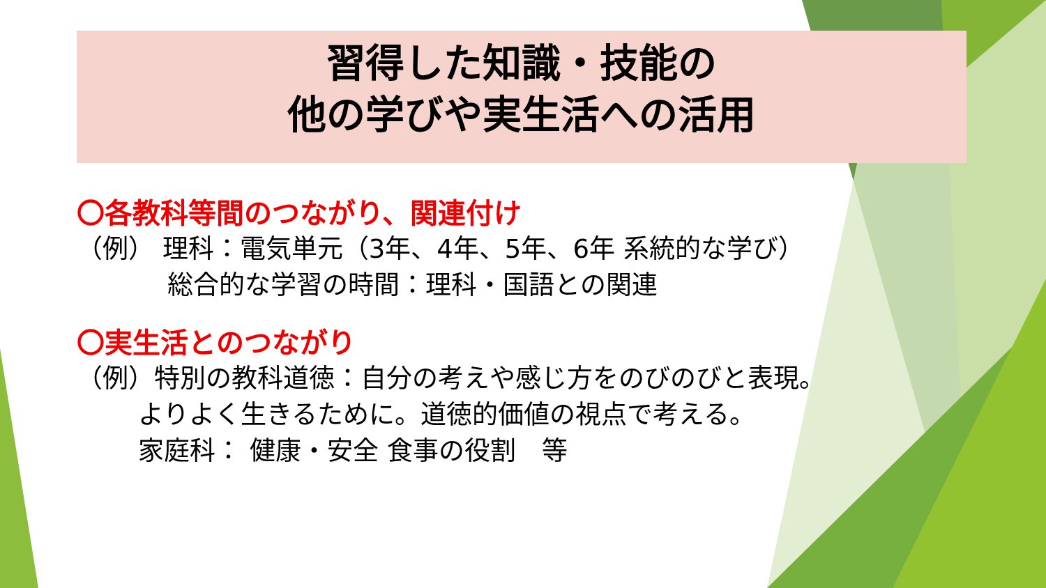習得した知識・技能の
他の学びや実生活への活用
〇各教科等間のつながり、関連付け
（例） 理科：電気単元（3年、4年、5年、6年 系統的な学び）
総合的な学習の時間：理科・国語との関連
〇実生活とのつながり
（例）特別の教科道徳：自分の考えや感じ方をのびのびと表現。
よりよく生きるために。道徳的価値の視点で考える。
家庭科： 健康・安全 食事の役割　等